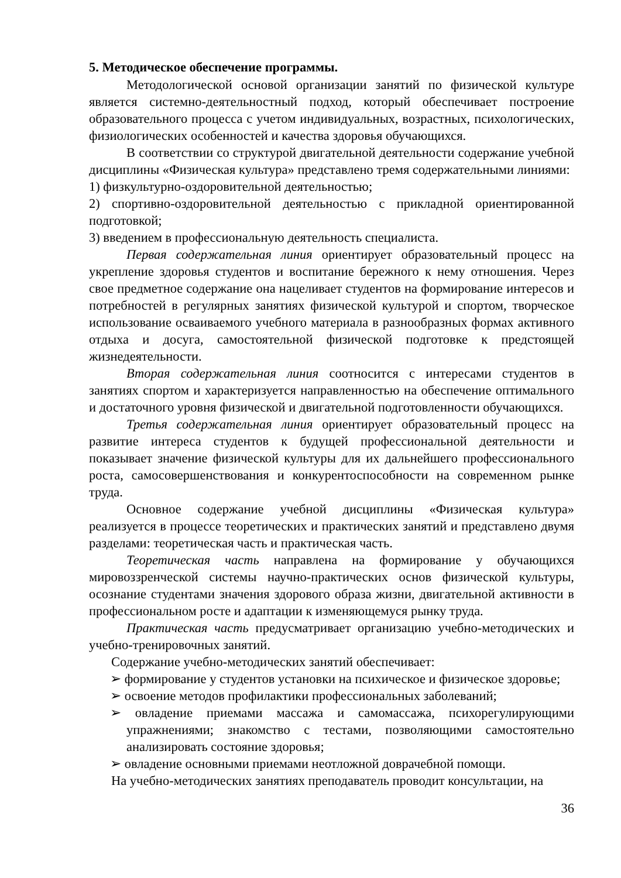5. Методическое обеспечение программы.
Методологической основой организации занятий по физической культуре является системно-деятельностный подход, который обеспечивает построение образовательного процесса с учетом индивидуальных, возрастных, психологических, физиологических особенностей и качества здоровья обучающихся.
В соответствии со структурой двигательной деятельности содержание учебной дисциплины «Физическая культура» представлено тремя содержательными линиями:
1) физкультурно-оздоровительной деятельностью;
2) спортивно-оздоровительной деятельностью с прикладной ориентированной подготовкой;
3) введением в профессиональную деятельность специалиста.
Первая содержательная линия ориентирует образовательный процесс на укрепление здоровья студентов и воспитание бережного к нему отношения. Через свое предметное содержание она нацеливает студентов на формирование интересов и потребностей в регулярных занятиях физической культурой и спортом, творческое использование осваиваемого учебного материала в разнообразных формах активного отдыха и досуга, самостоятельной физической подготовке к предстоящей жизнедеятельности.
Вторая содержательная линия соотносится с интересами студентов в занятиях спортом и характеризуется направленностью на обеспечение оптимального и достаточного уровня физической и двигательной подготовленности обучающихся.
Третья содержательная линия ориентирует образовательный процесс на развитие интереса студентов к будущей профессиональной деятельности и показывает значение физической культуры для их дальнейшего профессионального роста, самосовершенствования и конкурентоспособности на современном рынке труда.
Основное содержание учебной дисциплины «Физическая культура» реализуется в процессе теоретических и практических занятий и представлено двумя разделами: теоретическая часть и практическая часть.
Теоретическая часть направлена на формирование у обучающихся мировоззренческой системы научно-практических основ физической культуры, осознание студентами значения здорового образа жизни, двигательной активности в профессиональном росте и адаптации к изменяющемуся рынку труда.
Практическая часть предусматривает организацию учебно-методических и учебно-тренировочных занятий.
Содержание учебно-методических занятий обеспечивает:
➢ формирование у студентов установки на психическое и физическое здоровье;
➢ освоение методов профилактики профессиональных заболеваний;
➢ овладение приемами массажа и самомассажа, психорегулирующими упражнениями; знакомство с тестами, позволяющими самостоятельно анализировать состояние здоровья;
➢ овладение основными приемами неотложной доврачебной помощи.
На учебно-методических занятиях преподаватель проводит консультации, на
36